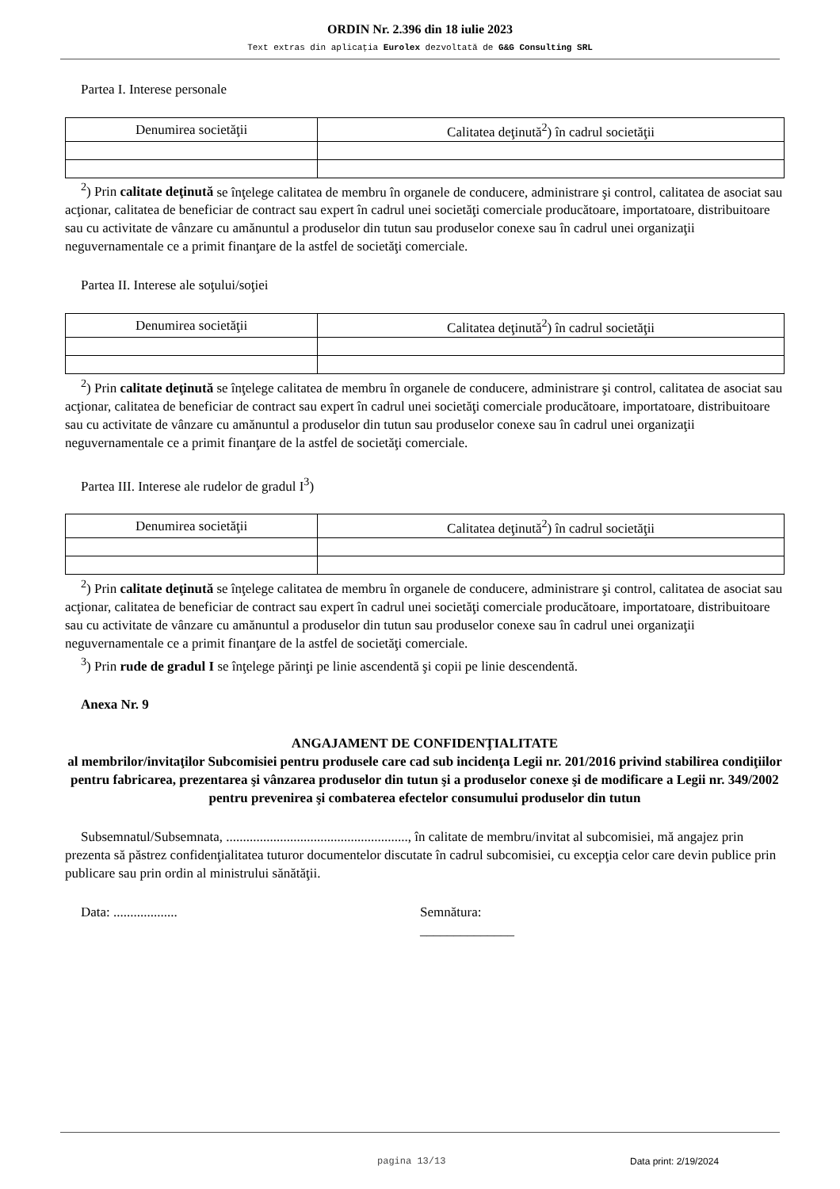ORDIN Nr. 2.396 din 18 iulie 2023
Text extras din aplicaţia Eurolex dezvoltată de G&G Consulting SRL
Partea I. Interese personale
| Denumirea societăţii | Calitatea deţinută<sup>2</sup>) în cadrul societăţii |
| --- | --- |
<sup>2</sup>) Prin calitate deţinută se înţelege calitatea de membru în organele de conducere, administrare şi control, calitatea de asociat sau acţionar, calitatea de beneficiar de contract sau expert în cadrul unei societăţi comerciale producătoare, importatoare, distribuitoare sau cu activitate de vânzare cu amănuntul a produselor din tutun sau produselor conexe sau în cadrul unei organizaţii neguvernamentale ce a primit finanţare de la astfel de societăţi comerciale.
Partea II. Interese ale soţului/soţiei
| Denumirea societăţii | Calitatea deţinută<sup>2</sup>) în cadrul societăţii |
| --- | --- |
<sup>2</sup>) Prin calitate deţinută se înţelege calitatea de membru în organele de conducere, administrare şi control, calitatea de asociat sau acţionar, calitatea de beneficiar de contract sau expert în cadrul unei societăţi comerciale producătoare, importatoare, distribuitoare sau cu activitate de vânzare cu amănuntul a produselor din tutun sau produselor conexe sau în cadrul unei organizaţii neguvernamentale ce a primit finanţare de la astfel de societăţi comerciale.
Partea III. Interese ale rudelor de gradul I<sup>3</sup>)
| Denumirea societăţii | Calitatea deţinută<sup>2</sup>) în cadrul societăţii |
| --- | --- |
<sup>2</sup>) Prin calitate deţinută se înţelege calitatea de membru în organele de conducere, administrare şi control, calitatea de asociat sau acţionar, calitatea de beneficiar de contract sau expert în cadrul unei societăţi comerciale producătoare, importatoare, distribuitoare sau cu activitate de vânzare cu amănuntul a produselor din tutun sau produselor conexe sau în cadrul unei organizaţii neguvernamentale ce a primit finanţare de la astfel de societăţi comerciale.
<sup>3</sup>) Prin rude de gradul I se înţelege părinţi pe linie ascendentă şi copii pe linie descendentă.
Anexa Nr. 9
ANGAJAMENT DE CONFIDENŢIALITATE
al membrilor/invitaţilor Subcomisiei pentru produsele care cad sub incidenţa Legii nr. 201/2016 privind stabilirea condiţiilor pentru fabricarea, prezentarea şi vânzarea produselor din tutun şi a produselor conexe şi de modificare a Legii nr. 349/2002 pentru prevenirea şi combaterea efectelor consumului produselor din tutun
Subsemnatul/Subsemnata, ......................................................, în calitate de membru/invitat al subcomisiei, mă angajez prin prezenta să păstrez confidenţialitatea tuturor documentelor discutate în cadrul subcomisiei, cu excepţia celor care devin publice prin publicare sau prin ordin al ministrului sănătăţii.
Data: ................... Semnătura:
______________
pagina 13/13 Data print: 2/19/2024